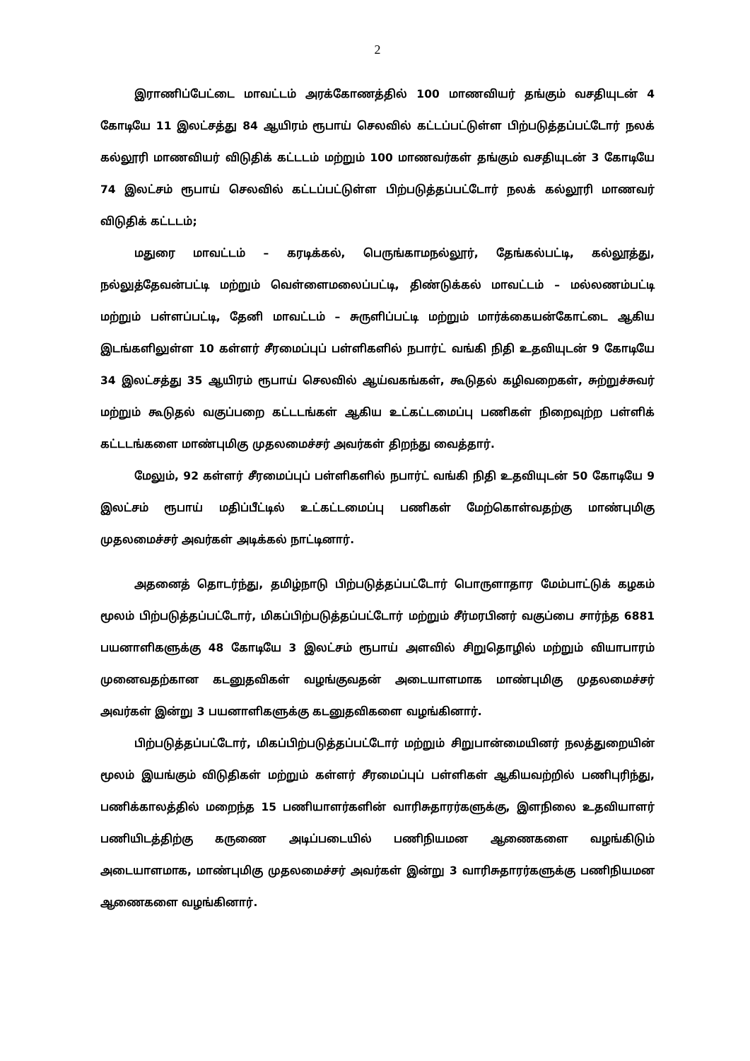2
இராணிப்பேட்டை மாவட்டம் அரக்கோணத்தில் 100 மாணவியர் தங்கும் வசதியுடன் 4 கோடியே 11 இலட்சத்து 84 ஆயிரம் ரூபாய் செலவில் கட்டப்பட்டுள்ள பிற்படுத்தப்பட்டோர் நலக் கல்லூரி மாணவியர் விடுதிக் கட்டடம் மற்றும் 100 மாணவர்கள் தங்கும் வசதியுடன் 3 கோடியே 74 இலட்சம் ரூபாய் செலவில் கட்டப்பட்டுள்ள பிற்படுத்தப்பட்டோர் நலக் கல்லூரி மாணவர் விடுதிக் கட்டடம்;
மதுரை மாவட்டம் – கரடிக்கல், பெருங்காமநல்லூர், தேங்கல்பட்டி, கல்லூத்து, நல்லுத்தேவன்பட்டி மற்றும் வெள்ளைமலைப்பட்டி, திண்டுக்கல் மாவட்டம் – மல்லணம்பட்டி மற்றும் பள்ளப்பட்டி, தேனி மாவட்டம் – சுருளிப்பட்டி மற்றும் மார்க்கையன்கோட்டை ஆகிய இடங்களிலுள்ள 10 கள்ளர் சீரமைப்புப் பள்ளிகளில் நபார்ட் வங்கி நிதி உதவியுடன் 9 கோடியே 34 இலட்சத்து 35 ஆயிரம் ரூபாய் செலவில் ஆய்வகங்கள், கூடுதல் கழிவறைகள், சுற்றுச்சுவர் மற்றும் கூடுதல் வகுப்பறை கட்டடங்கள் ஆகிய உட்கட்டமைப்பு பணிகள் நிறைவுற்ற பள்ளிக் கட்டடங்களை மாண்புமிகு முதலமைச்சர் அவர்கள் திறந்து வைத்தார்.
மேலும், 92 கள்ளர் சீரமைப்புப் பள்ளிகளில் நபார்ட் வங்கி நிதி உதவியுடன் 50 கோடியே 9 இலட்சம் ரூபாய் மதிப்பீட்டில் உட்கட்டமைப்பு பணிகள் மேற்கொள்வதற்கு மாண்புமிகு முதலமைச்சர் அவர்கள் அடிக்கல் நாட்டினார்.
அதனைத் தொடர்ந்து, தமிழ்நாடு பிற்படுத்தப்பட்டோர் பொருளாதார மேம்பாட்டுக் கழகம் மூலம் பிற்படுத்தப்பட்டோர், மிகப்பிற்படுத்தப்பட்டோர் மற்றும் சீர்மரபினர் வகுப்பை சார்ந்த 6881 பயனாளிகளுக்கு 48 கோடியே 3 இலட்சம் ரூபாய் அளவில் சிறுதொழில் மற்றும் வியாபாரம் முனைவதற்கான கடனுதவிகள் வழங்குவதன் அடையாளமாக மாண்புமிகு முதலமைச்சர் அவர்கள் இன்று 3 பயனாளிகளுக்கு கடனுதவிகளை வழங்கினார்.
பிற்படுத்தப்பட்டோர், மிகப்பிற்படுத்தப்பட்டோர் மற்றும் சிறுபான்மையினர் நலத்துறையின் மூலம் இயங்கும் விடுதிகள் மற்றும் கள்ளர் சீரமைப்புப் பள்ளிகள் ஆகியவற்றில் பணிபுரிந்து, பணிக்காலத்தில் மறைந்த 15 பணியாளர்களின் வாரிசுதாரர்களுக்கு, இளநிலை உதவியாளர் பணியிடத்திற்கு கருணை அடிப்படையில் பணிநியமன ஆணைகளை வழங்கிடும் அடையாளமாக, மாண்புமிகு முதலமைச்சர் அவர்கள் இன்று 3 வாரிசுதாரர்களுக்கு பணிநியமன ஆணைகளை வழங்கினார்.